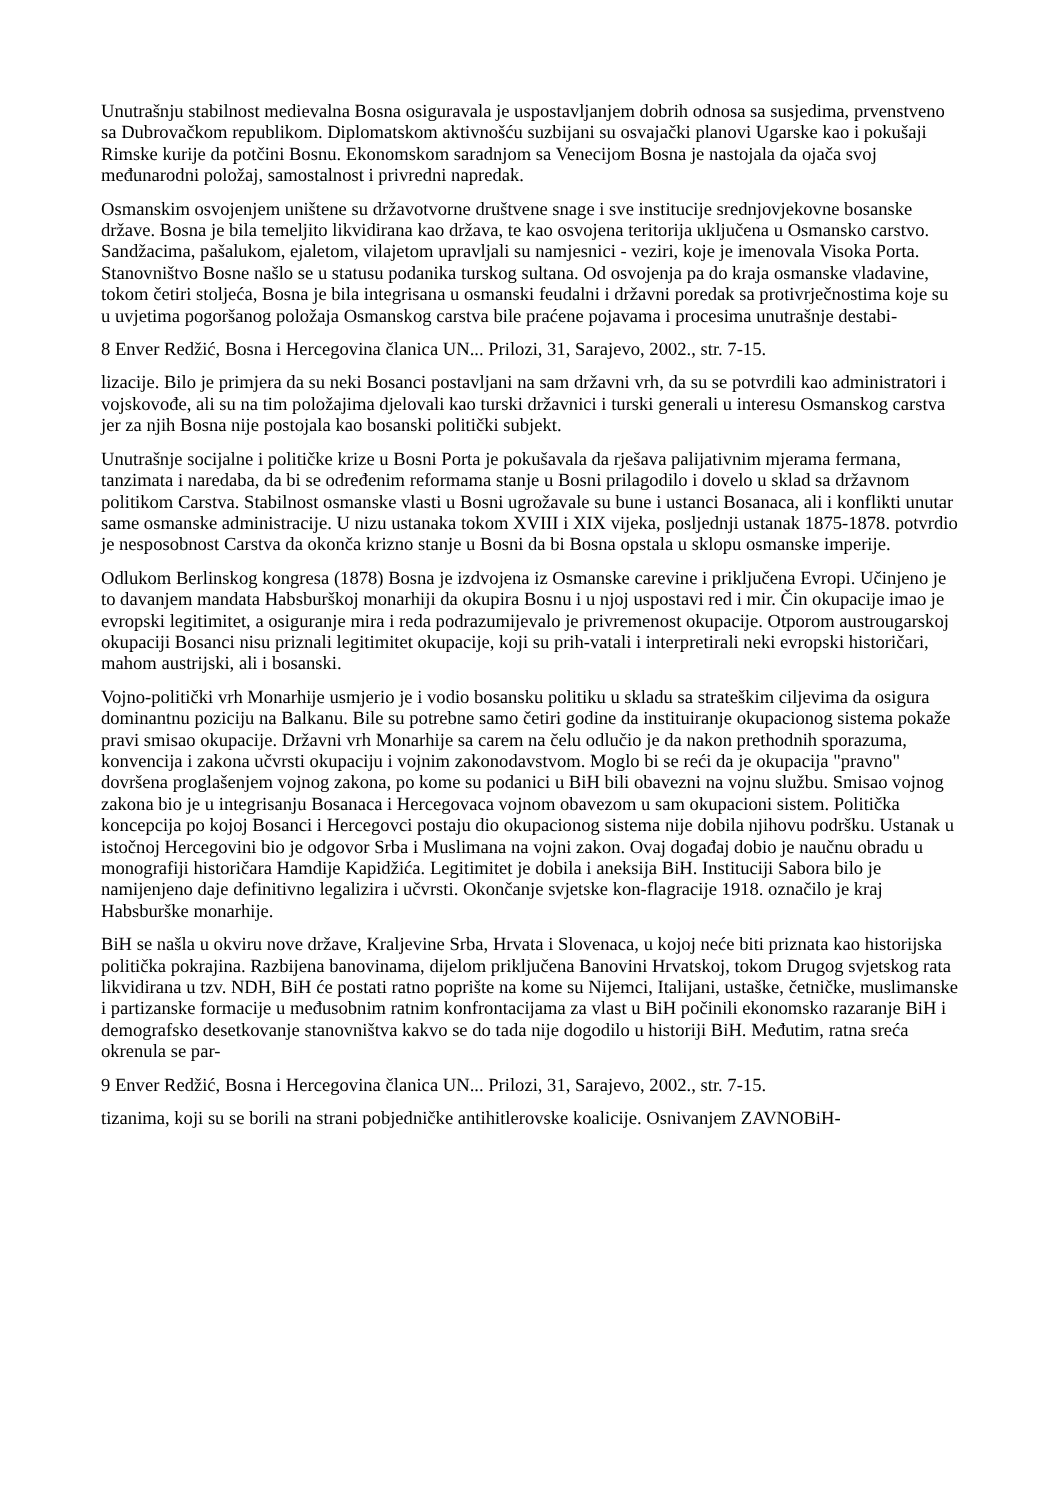Unutrašnju stabilnost medievalna Bosna osiguravala je uspostavljanjem dobrih odnosa sa susjedima, prvenstveno sa Dubrovačkom republikom. Diplomatskom aktivnošću suzbijani su osvajački planovi Ugarske kao i pokušaji Rimske kurije da potčini Bosnu. Ekonomskom saradnjom sa Venecijom Bosna je nastojala da ojača svoj međunarodni položaj, samostalnost i privredni napredak.
Osmanskim osvojenjem uništene su državotvorne društvene snage i sve institucije srednjovjekovne bosanske države. Bosna je bila temeljito likvidirana kao država, te kao osvojena teritorija uključena u Osmansko carstvo. Sandžacima, pašalukom, ejaletom, vilajetom upravljali su namjesnici - veziri, koje je imenovala Visoka Porta. Stanovništvo Bosne našlo se u statusu podanika turskog sultana. Od osvojenja pa do kraja osmanske vladavine, tokom četiri stoljeća, Bosna je bila integrisana u osmanski feudalni i državni poredak sa protivrječnostima koje su u uvjetima pogoršanog položaja Osmanskog carstva bile praćene pojavama i procesima unutrašnje destabi-
8 Enver Redžić, Bosna i Hercegovina članica UN... Prilozi, 31, Sarajevo, 2002., str. 7-15.
lizacije. Bilo je primjera da su neki Bosanci postavljani na sam državni vrh, da su se potvrdili kao administratori i vojskovođe, ali su na tim položajima djelovali kao turski državnici i turski generali u interesu Osmanskog carstva jer za njih Bosna nije postojala kao bosanski politički subjekt.
Unutrašnje socijalne i političke krize u Bosni Porta je pokušavala da rješava palijativnim mjerama fermana, tanzimata i naredaba, da bi se određenim reformama stanje u Bosni prilagodilo i dovelo u sklad sa državnom politikom Carstva. Stabilnost osmanske vlasti u Bosni ugrožavale su bune i ustanci Bosanaca, ali i konflikti unutar same osmanske administracije. U nizu ustanaka tokom XVIII i XIX vijeka, posljednji ustanak 1875-1878. potvrdio je nesposobnost Carstva da okonča krizno stanje u Bosni da bi Bosna opstala u sklopu osmanske imperije.
Odlukom Berlinskog kongresa (1878) Bosna je izdvojena iz Osmanske carevine i priključena Evropi. Učinjeno je to davanjem mandata Habsburškoj monarhiji da okupira Bosnu i u njoj uspostavi red i mir. Čin okupacije imao je evropski legitimitet, a osiguranje mira i reda podrazumijevalo je privremenost okupacije. Otporom austrougarskoj okupaciji Bosanci nisu priznali legitimitet okupacije, koji su prih-vatali i interpretirali neki evropski historičari, mahom austrijski, ali i bosanski.
Vojno-politički vrh Monarhije usmjerio je i vodio bosansku politiku u skladu sa strateškim ciljevima da osigura dominantnu poziciju na Balkanu. Bile su potrebne samo četiri godine da instituiranje okupacionog sistema pokaže pravi smisao okupacije. Državni vrh Monarhije sa carem na čelu odlučio je da nakon prethodnih sporazuma, konvencija i zakona učvrsti okupaciju i vojnim zakonodavstvom. Moglo bi se reći da je okupacija "pravno" dovršena proglašenjem vojnog zakona, po kome su podanici u BiH bili obavezni na vojnu službu. Smisao vojnog zakona bio je u integrisanju Bosanaca i Hercegovaca vojnom obavezom u sam okupacioni sistem. Politička koncepcija po kojoj Bosanci i Hercegovci postaju dio okupacionog sistema nije dobila njihovu podršku. Ustanak u istočnoj Hercegovini bio je odgovor Srba i Muslimana na vojni zakon. Ovaj događaj dobio je naučnu obradu u monografiji historičara Hamdije Kapidžića. Legitimitet je dobila i aneksija BiH. Instituciji Sabora bilo je namijenjeno daje definitivno legalizira i učvrsti. Okončanje svjetske kon-flagracije 1918. označilo je kraj Habsburške monarhije.
BiH se našla u okviru nove države, Kraljevine Srba, Hrvata i Slovenaca, u kojoj neće biti priznata kao historijska politička pokrajina. Razbijena banovinama, dijelom priključena Banovini Hrvatskoj, tokom Drugog svjetskog rata likvidirana u tzv. NDH, BiH će postati ratno poprište na kome su Nijemci, Italijani, ustaške, četničke, muslimanske i partizanske formacije u međusobnim ratnim konfrontacijama za vlast u BiH počinili ekonomsko razaranje BiH i demografsko desetkovanje stanovništva kakvo se do tada nije dogodilo u historiji BiH. Međutim, ratna sreća okrenula se par-
9 Enver Redžić, Bosna i Hercegovina članica UN... Prilozi, 31, Sarajevo, 2002., str. 7-15.
tizanima, koji su se borili na strani pobjedničke antihitlerovske koalicije. Osnivanjem ZAVNOBiH-